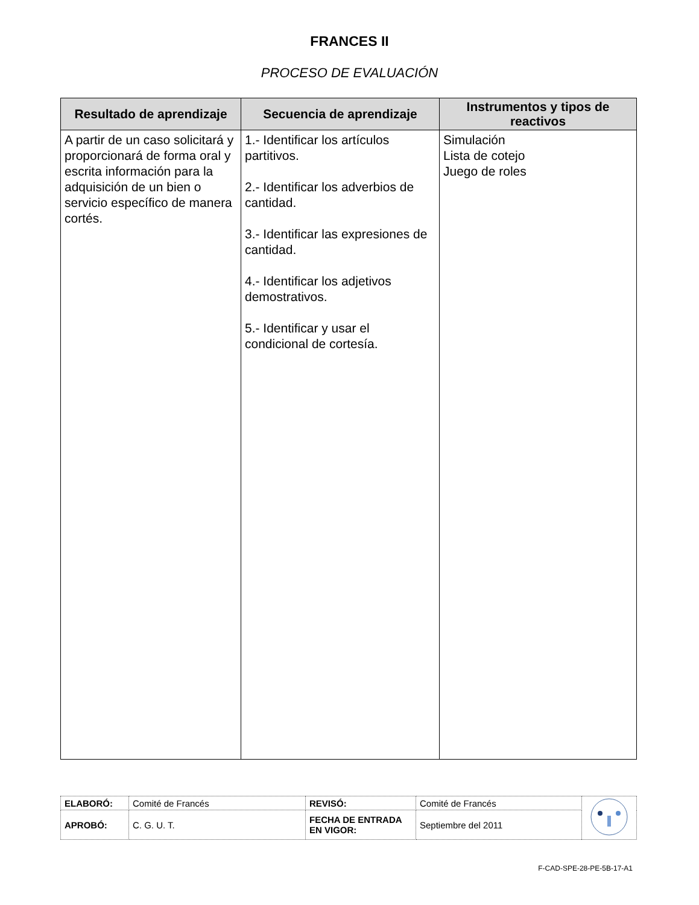FRANCES II
PROCESO DE EVALUACIÓN
| Resultado de aprendizaje | Secuencia de aprendizaje | Instrumentos y tipos de reactivos |
| --- | --- | --- |
| A partir de un caso solicitará y proporcionará de forma oral y escrita información para la adquisición de un bien o servicio específico de manera cortés. | 1.- Identificar los artículos partitivos. 2.- Identificar los adverbios de cantidad. 3.- Identificar las expresiones de cantidad. 4.- Identificar los adjetivos demostrativos. 5.- Identificar y usar el condicional de cortesía. | Simulación Lista de cotejo Juego de roles |
| ELABORÓ: | Comité de Francés | REVISÓ: | Comité de Francés | |
| APROBÓ: | C. G. U. T. | FECHA DE ENTRADA EN VIGOR: | Septiembre del 2011 | |
F-CAD-SPE-28-PE-5B-17-A1